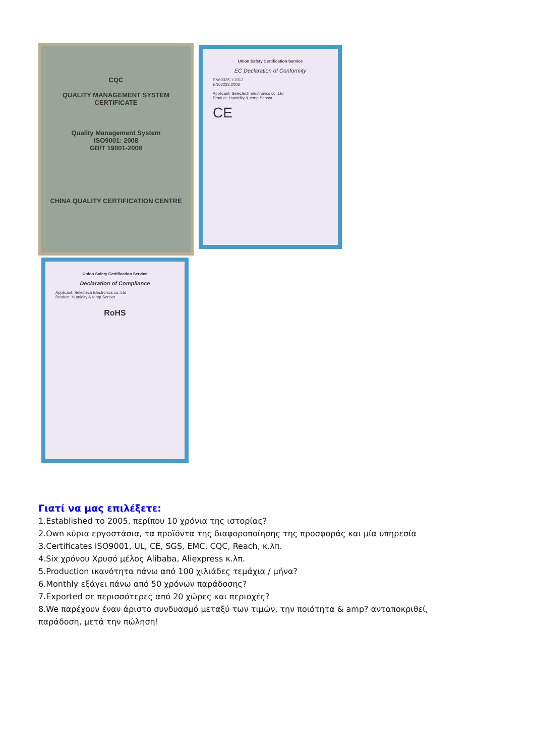CQC
QUALITY MANAGEMENT SYSTEM
CERTIFICATE
Quality Management System
ISO9001: 2008
GB/T 19001-2008
CHINA QUALITY CERTIFICATION CENTRE
Union Safety Certification Service
EC Declaration of Conformity
EN60335-1:2012
EN62233:2008
Applicant: Selectech Electronics co.,Ltd
Product: Humidity & temp Sensor
CE
Union Safety Certification Service
Declaration of Compliance
Applicant: Selectech Electronics co.,Ltd
Product: Humidity & temp Sensor
RoHS
Γιατί να μας επιλέξετε:
1.Established το 2005, περίπου 10 χρόνια της ιστορίας?
2.Own κύρια εργοστάσια, τα προϊόντα της διαφοροποίησης της προσφοράς και μία υπηρεσία
3.Certificates ISO9001, UL, CE, SGS, EMC, CQC, Reach, κ.λπ.
4.Six χρόνου Χρυσό μέλος Alibaba, Aliexpress κ.λπ.
5.Production ικανότητα πάνω από 100 χιλιάδες τεμάχια / μήνα?
6.Monthly εξάγει πάνω από 50 χρόνων παράδοσης?
7.Exported σε περισσότερες από 20 χώρες και περιοχές?
8.We παρέχουν έναν άριστο συνδυασμό μεταξύ των τιμών, την ποιότητα & amp? ανταποκριθεί,
παράδοση, μετά την πώληση!